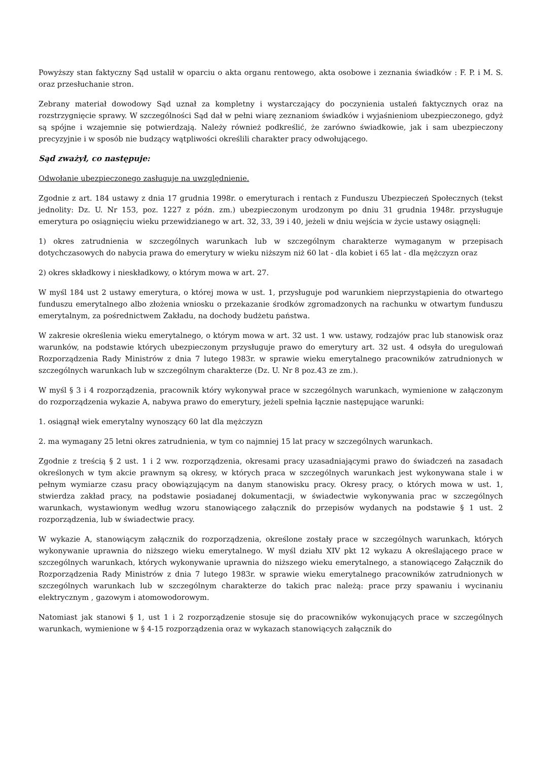Powyższy stan faktyczny Sąd ustalił w oparciu o akta organu rentowego, akta osobowe i zeznania świadków : F. P. i M. S. oraz przesłuchanie stron.
Zebrany materiał dowodowy Sąd uznał za kompletny i wystarczający do poczynienia ustaleń faktycznych oraz na rozstrzygnięcie sprawy. W szczególności Sąd dał w pełni wiarę zeznaniom świadków i wyjaśnieniom ubezpieczonego, gdyż są spójne i wzajemnie się potwierdzają. Należy również podkreślić, że zarówno świadkowie, jak i sam ubezpieczony precyzyjnie i w sposób nie budzący wątpliwości określili charakter pracy odwołującego.
Sąd zważył, co następuje:
Odwołanie ubezpieczonego zasługuje na uwzględnienie.
Zgodnie z art. 184 ustawy z dnia 17 grudnia 1998r. o emeryturach i rentach z Funduszu Ubezpieczeń Społecznych (tekst jednolity: Dz. U. Nr 153, poz. 1227 z późn. zm.) ubezpieczonym urodzonym po dniu 31 grudnia 1948r. przysługuje emerytura po osiągnięciu wieku przewidzianego w art. 32, 33, 39 i 40, jeżeli w dniu wejścia w życie ustawy osiągnęli:
1) okres zatrudnienia w szczególnych warunkach lub w szczególnym charakterze wymaganym w przepisach dotychczasowych do nabycia prawa do emerytury w wieku niższym niż 60 lat - dla kobiet i 65 lat - dla mężczyzn oraz
2) okres składkowy i nieskładkowy, o którym mowa w art. 27.
W myśl 184 ust 2 ustawy emerytura, o której mowa w ust. 1, przysługuje pod warunkiem nieprzystąpienia do otwartego funduszu emerytalnego albo złożenia wniosku o przekazanie środków zgromadzonych na rachunku w otwartym funduszu emerytalnym, za pośrednictwem Zakładu, na dochody budżetu państwa.
W zakresie określenia wieku emerytalnego, o którym mowa w art. 32 ust. 1 ww. ustawy, rodzajów prac lub stanowisk oraz warunków, na podstawie których ubezpieczonym przysługuje prawo do emerytury art. 32 ust. 4 odsyła do uregulowań Rozporządzenia Rady Ministrów z dnia 7 lutego 1983r. w sprawie wieku emerytalnego pracowników zatrudnionych w szczególnych warunkach lub w szczególnym charakterze (Dz. U. Nr 8 poz.43 ze zm.).
W myśl § 3 i 4 rozporządzenia, pracownik który wykonywał prace w szczególnych warunkach, wymienione w załączonym do rozporządzenia wykazie A, nabywa prawo do emerytury, jeżeli spełnia łącznie następujące warunki:
1. osiągnął wiek emerytalny wynoszący 60 lat dla mężczyzn
2. ma wymagany 25 letni okres zatrudnienia, w tym co najmniej 15 lat pracy w szczególnych warunkach.
Zgodnie z treścią § 2 ust. 1 i 2 ww. rozporządzenia, okresami pracy uzasadniającymi prawo do świadczeń na zasadach określonych w tym akcie prawnym są okresy, w których praca w szczególnych warunkach jest wykonywana stale i w pełnym wymiarze czasu pracy obowiązującym na danym stanowisku pracy. Okresy pracy, o których mowa w ust. 1, stwierdza zakład pracy, na podstawie posiadanej dokumentacji, w świadectwie wykonywania prac w szczególnych warunkach, wystawionym według wzoru stanowiącego załącznik do przepisów wydanych na podstawie § 1 ust. 2 rozporządzenia, lub w świadectwie pracy.
W wykazie A, stanowiącym załącznik do rozporządzenia, określone zostały prace w szczególnych warunkach, których wykonywanie uprawnia do niższego wieku emerytalnego. W myśl działu XIV pkt 12 wykazu A określającego prace w szczególnych warunkach, których wykonywanie uprawnia do niższego wieku emerytalnego, a stanowiącego Załącznik do Rozporządzenia Rady Ministrów z dnia 7 lutego 1983r. w sprawie wieku emerytalnego pracowników zatrudnionych w szczególnych warunkach lub w szczególnym charakterze do takich prac należą: prace przy spawaniu i wycinaniu elektrycznym , gazowym i atomowodorowym.
Natomiast jak stanowi § 1, ust 1 i 2 rozporządzenie stosuje się do pracowników wykonujących prace w szczególnych warunkach, wymienione w § 4-15 rozporządzenia oraz w wykazach stanowiących załącznik do